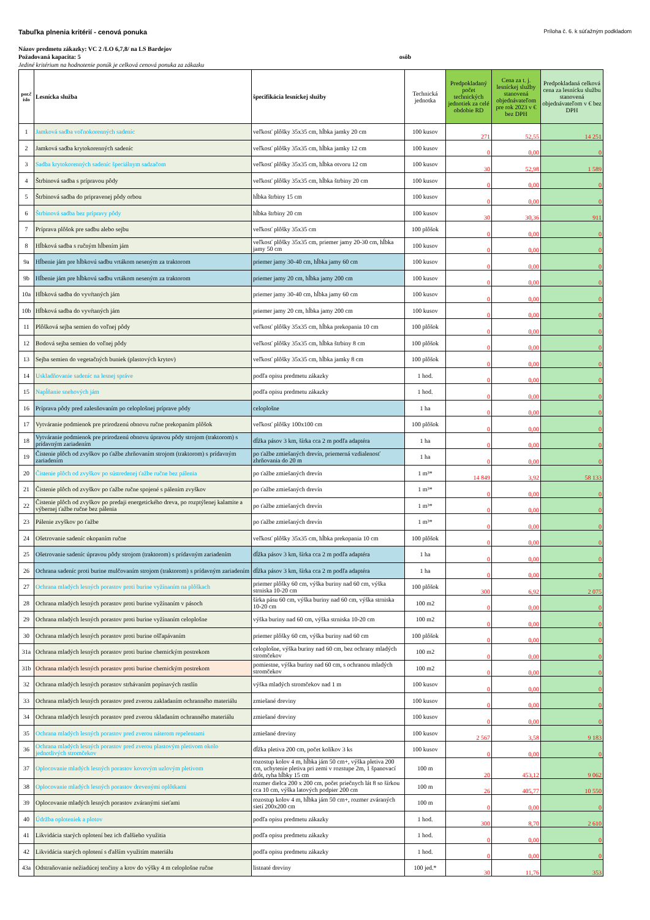Tabuľka plnenia kritérií - cenová ponuka Príloha č. 6. k súťažným podkladom
Názov predmetu zákazky: VC 2 /LO 6,7,8/ na LS Bardejov
Požadovaná kapacita: 5 osôb
Jediné kritérium na hodnotenie ponúk je celková cenová ponuka za zákazku
| por.č íslo | Lesnícka služba | špecifikácia lesníckej služby | Technická jednotka | Predpokladaný počet technických jednotiek za celé obdobie RD | Cena za t. j. lesníckej služby stanovená objednávateľom pre rok 2023 v € bez DPH | Predpokladaná celková cena za lesnícku službu stanovená objednávateľom v € bez DPH |
| --- | --- | --- | --- | --- | --- | --- |
| 1 | Jamková sadba voľnokorenných sadeníc | veľkosť plôšky 35x35 cm, hĺbka jamky 20 cm | 100 kusov | 271 | 52,55 | 14 251 |
| 2 | Jamková sadba krytokorenných sadeníc | veľkosť plôšky 35x35 cm, hĺbka jamky 12 cm | 100 kusov | 0 | 0,00 | 0 |
| 3 | Sadba krytokorenných sadeníc špeciálnym sadzačom | veľkosť plôšky 35x35 cm, hĺbka otvoru 12 cm | 100 kusov | 30 | 52,98 | 1 589 |
| 4 | Štrbinová sadba s prípravou pôdy | veľkosť plôšky 35x35 cm, hĺbka štrbiny 20 cm | 100 kusov | 0 | 0,00 | 0 |
| 5 | Štrbinová sadba do pripravenej pôdy orbou | hĺbka štrbiny 15 cm | 100 kusov | 0 | 0,00 | 0 |
| 6 | Štrbinová sadba bez prípravy pôdy | hĺbka štrbiny 20 cm | 100 kusov | 30 | 30,36 | 911 |
| 7 | Príprava plôšok pre sadbu alebo sejbu | veľkosť plôšky 35x35 cm | 100 plôšok | 0 | 0,00 | 0 |
| 8 | Hĺbková sadba s ručným hĺbením jám | veľkosť plôšky 35x35 cm, priemer jamy 20-30 cm, hĺbka jamy 50 cm | 100 kusov | 0 | 0,00 | 0 |
| 9a | Hĺbenie jám pre hĺbkovú sadbu vrtákom neseným za traktorom | priemer jamy 30-40 cm, hĺbka jamy 60 cm | 100 kusov | 0 | 0,00 | 0 |
| 9b | Hĺbenie jám pre hĺbkovú sadbu vrtákom neseným za traktorom | priemer jamy 20 cm, hĺbka jamy 200 cm | 100 kusov | 0 | 0,00 | 0 |
| 10a | Hĺbková sadba do vyvŕtaných jám | priemer jamy 30-40 cm, hĺbka jamy 60 cm | 100 kusov | 0 | 0,00 | 0 |
| 10b | Hĺbková sadba do vyvŕtaných jám | priemer jamy 20 cm, hĺbka jamy 200 cm | 100 kusov | 0 | 0,00 | 0 |
| 11 | Plôšková sejba semien do voľnej pôdy | veľkosť plôšky 35x35 cm, hĺbka prekopania 10 cm | 100 plôšok | 0 | 0,00 | 0 |
| 12 | Bodová sejba semien do voľnej pôdy | veľkosť plôšky 35x35 cm, hĺbka štrbiny 8 cm | 100 plôšok | 0 | 0,00 | 0 |
| 13 | Sejba semien do vegetačných buniek (plastových krytov) | veľkosť plôšky 35x35 cm, hĺbka jamky 8 cm | 100 plôšok | 0 | 0,00 | 0 |
| 14 | Uskladňovanie sadeníc na lesnej správe | podľa opisu predmetu zákazky | 1 hod. | 0 | 0,00 | 0 |
| 15 | Napĺňanie snehových jám | podľa opisu predmetu zákazky | 1 hod. | 0 | 0,00 | 0 |
| 16 | Príprava pôdy pred zalesňovaním po celoplošnej príprave pôdy | celoplošne | 1 ha | 0 | 0,00 | 0 |
| 17 | Vytváranie podmienok pre prirodzenú obnovu ručne prekopaním plôšok | veľkosť plôšky 100x100 cm | 100 plôšok | 0 | 0,00 | 0 |
| 18 | Vytváranie podmienok pre prirodzenú obnovu úpravou pôdy strojom (traktorom) s prídavným zariadením | dĺžka pásov 3 km, šírka cca 2 m podľa adaptéra | 1 ha | 0 | 0,00 | 0 |
| 19 | Čistenie plôch od zvyškov po ťažbe zhrňovaním strojom (traktorom) s prídavným zariadením | po ťažbe zmiešaných drevín, priemerná vzdialenosť zhrňovania do 20 m | 1 ha | 0 | 0,00 | 0 |
| 20 | Čistenie plôch od zvyškov po sústredenej ťažbe ručne bez pálenia | po ťažbe zmiešaných drevín | 1 m³* | 14 849 | 3,92 | 58 133 |
| 21 | Čistenie plôch od zvyškov po ťažbe ručne spojené s pálením zvyškov | po ťažbe zmiešaných drevín | 1 m³* | 0 | 0,00 | 0 |
| 22 | Čistenie plôch od zvyškov po predaji energetického dreva, po rozptýlenej kalamite a výbernej ťažbe ručne bez pálenia | po ťažbe zmiešaných drevín | 1 m³* | 0 | 0,00 | 0 |
| 23 | Pálenie zvyškov po ťažbe | po ťažbe zmiešaných drevín | 1 m³* | 0 | 0,00 | 0 |
| 24 | Ošetrovanie sadeníc okopaním ručne | veľkosť plôšky 35x35 cm, hĺbka prekopania 10 cm | 100 plôšok | 0 | 0,00 | 0 |
| 25 | Ošetrovanie sadeníc úpravou pôdy strojom (traktorom) s prídavným zariadením | dĺžka pásov 3 km, šírka cca 2 m podľa adaptéra | 1 ha | 0 | 0,00 | 0 |
| 26 | Ochrana sadeníc proti burine mulčovaním strojom (traktorom) s prídavným zariadením | dĺžka pásov 3 km, šírka cca 2 m podľa adaptéra | 1 ha | 0 | 0,00 | 0 |
| 27 | Ochrana mladých lesných porastov proti burine vyžínaním na plôškach | priemer plôšky 60 cm, výška buriny nad 60 cm, výška strniska 10-20 cm | 100 plôšok | 300 | 6,92 | 2 075 |
| 28 | Ochrana mladých lesných porastov proti burine vyžínaním v pásoch | šírka pásu 60 cm, výška buriny nad 60 cm, výška strniska 10-20 cm | 100 m2 | 0 | 0,00 | 0 |
| 29 | Ochrana mladých lesných porastov proti burine vyžínaním celoplošne | výška buriny nad 60 cm, výška strniska 10-20 cm | 100 m2 | 0 | 0,00 | 0 |
| 30 | Ochrana mladých lesných porastov proti burine ošľapávaním | priemer plôšky 60 cm, výška buriny nad 60 cm | 100 plôšok | 0 | 0,00 | 0 |
| 31a | Ochrana mladých lesných porastov proti burine chemickým postrekom | celoplošne, výška buriny nad 60 cm, bez ochrany mladých stromčekov | 100 m2 | 0 | 0,00 | 0 |
| 31b | Ochrana mladých lesných porastov proti burine chemickým postrekom | pomiestne, výška buriny nad 60 cm, s ochranou mladých stromčekov | 100 m2 | 0 | 0,00 | 0 |
| 32 | Ochrana mladých lesných porastov strhávaním popínavých rastlín | výška mladých stromčekov nad 1 m | 100 kusov | 0 | 0,00 | 0 |
| 33 | Ochrana mladých lesných porastov pred zverou zakladaním ochranného materiálu | zmiešané dreviny | 100 kusov | 0 | 0,00 | 0 |
| 34 | Ochrana mladých lesných porastov pred zverou skladaním ochranného materiálu | zmiešané dreviny | 100 kusov | 0 | 0,00 | 0 |
| 35 | Ochrana mladých lesných porastov pred zverou náterom repelentami | zmiešané dreviny | 100 kusov | 2 567 | 3,58 | 9 183 |
| 36 | Ochrana mladých lesných porastov pred zverou plastovým pletivom okolo jednotlivých stromčekov | dĺžka pletiva 200 cm, počet kolíkov 3 ks | 100 kusov | 0 | 0,00 | 0 |
| 37 | Oplocovanie mladých lesných porastov kovovým uzlovým pletivom | rozostup kolov 4 m, hĺbka jám 50 cm+, výška pletiva 200 cm, uchytenie pletiva pri zemi v rozstupe 2m, 1 španovací drôt, ryha hĺbky 15 cm | 100 m | 20 | 453,12 | 9 062 |
| 38 | Oplocovanie mladých lesných porastov drevenými oplôtkami | rozmer dielca 200 x 200 cm, počet priečnych lát 8 so šírkou cca 10 cm, výška latových podpier 200 cm | 100 m | 26 | 405,77 | 10 550 |
| 39 | Oplocovanie mladých lesných porastov zváranými sieťami | rozostup kolov 4 m, hĺbka jám 50 cm+, rozmer zváraných sietí 200x200 cm | 100 m | 0 | 0,00 | 0 |
| 40 | Údržba oploteniek a plotov | podľa opisu predmetu zákazky | 1 hod. | 300 | 8,70 | 2 610 |
| 41 | Likvidácia starých oplotení bez ich ďalšieho využitia | podľa opisu predmetu zákazky | 1 hod. | 0 | 0,00 | 0 |
| 42 | Likvidácia starých oplotení s ďalším využitím materiálu | podľa opisu predmetu zákazky | 1 hod. | 0 | 0,00 | 0 |
| 43a | Odstraňovanie nežiadúcej tenčiny a krov do výšky 4 m celoplošne ručne | listnaté dreviny | 100 jed.* | 30 | 11,76 | 353 |